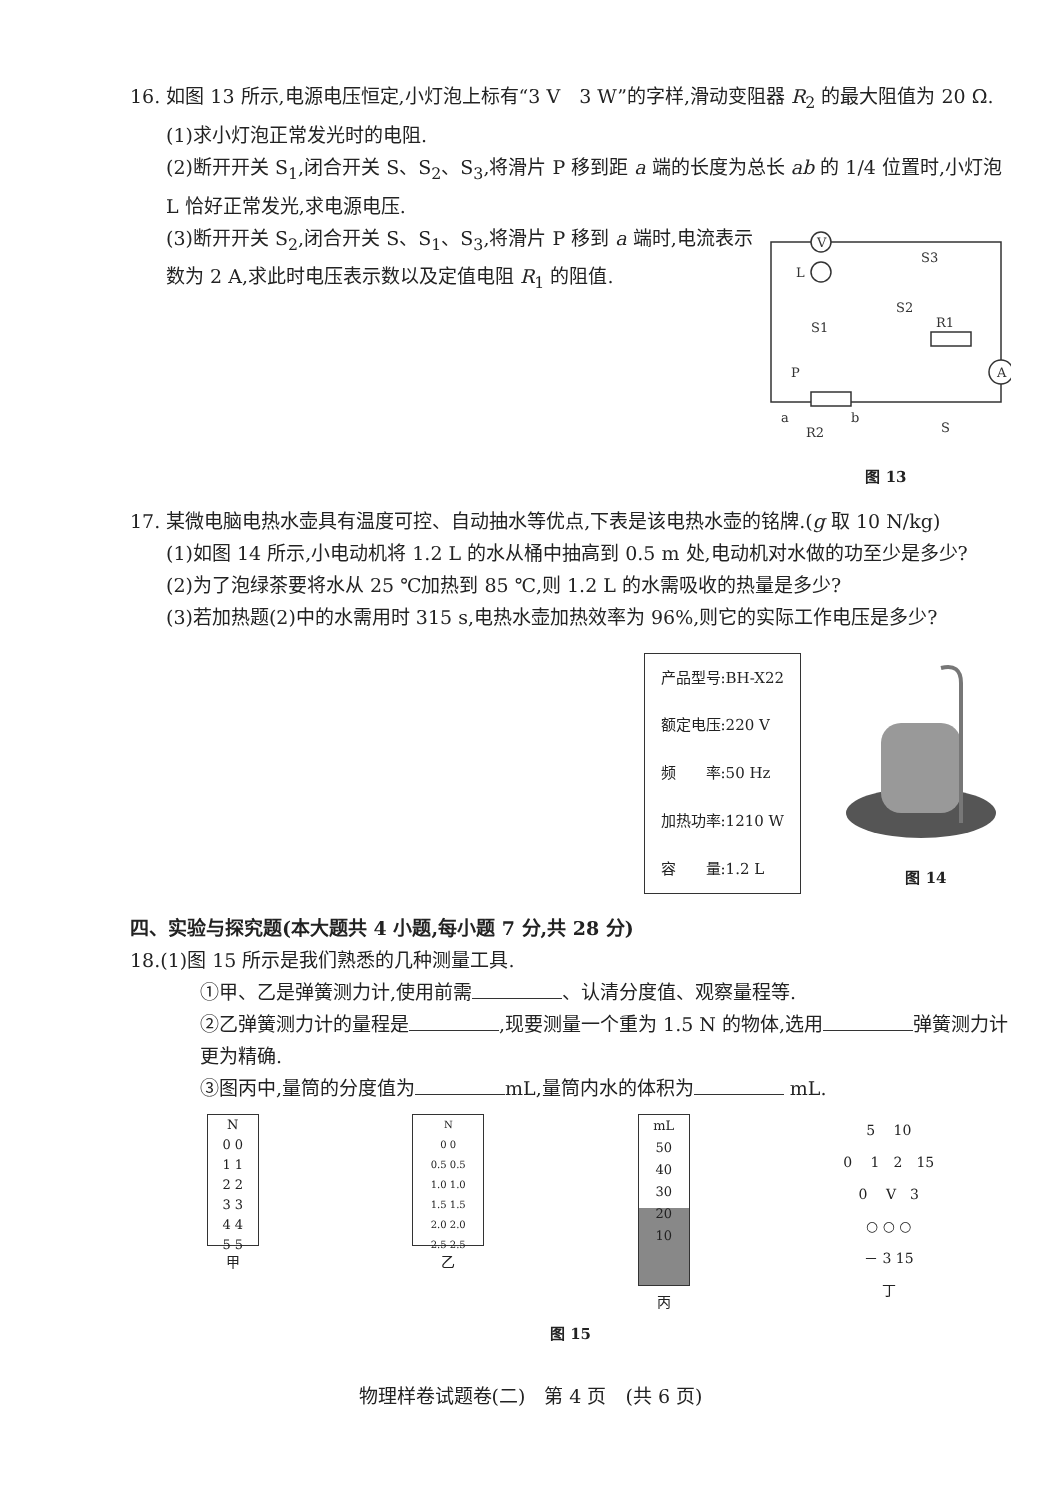16. 如图 13 所示,电源电压恒定,小灯泡上标有“3 V　3 W”的字样,滑动变阻器 R<sub>2</sub> 的最大阻值为 20 Ω.
(1)求小灯泡正常发光时的电阻.
(2)断开开关 S<sub>1</sub>,闭合开关 S、S<sub>2</sub>、S<sub>3</sub>,将滑片 P 移到距 a 端的长度为总长 ab 的 1/4 位置时,小灯泡 L 恰好正常发光,求电源电压.
(3)断开开关 S<sub>2</sub>,闭合开关 S、S<sub>1</sub>、S<sub>3</sub>,将滑片 P 移到 a 端时,电流表示数为 2 A,求此时电压表示数以及定值电阻 R<sub>1</sub> 的阻值.
V
L
S3
S2
S1
R1
A
P
a
b
R2
S
图 13
17. 某微电脑电热水壶具有温度可控、自动抽水等优点,下表是该电热水壶的铭牌.(g 取 10 N/kg)
(1)如图 14 所示,小电动机将 1.2 L 的水从桶中抽高到 0.5 m 处,电动机对水做的功至少是多少?
(2)为了泡绿茶要将水从 25 ℃加热到 85 ℃,则 1.2 L 的水需吸收的热量是多少?
(3)若加热题(2)中的水需用时 315 s,电热水壶加热效率为 96%,则它的实际工作电压是多少?
| 产品型号:BH-X22 |
| 额定电压:220 V |
| 频 率:50 Hz |
| 加热功率:1210 W |
| 容 量:1.2 L |
图 14
四、实验与探究题(本大题共 4 小题,每小题 7 分,共 28 分)
18.(1)图 15 所示是我们熟悉的几种测量工具.
①甲、乙是弹簧测力计,使用前需 、认清分度值、观察量程等.
②乙弹簧测力计的量程是 ,现要测量一个重为 1.5 N 的物体,选用 弹簧测力计更为精确.
③图丙中,量筒的分度值为 mL,量筒内水的体积为 mL.
N
0 0
1 1
2 2
3 3
4 4
5 5
甲
N
0 0
0.5 0.5
1.0 1.0
1.5 1.5
2.0 2.0
2.5 2.5
乙
mL
50
40
30
20
10
丙
5 　10
0 　1　2　15
0 　V　3
○ ○ ○
－ 3 15
丁
图 15
物理样卷试题卷(二)　第 4 页　(共 6 页)